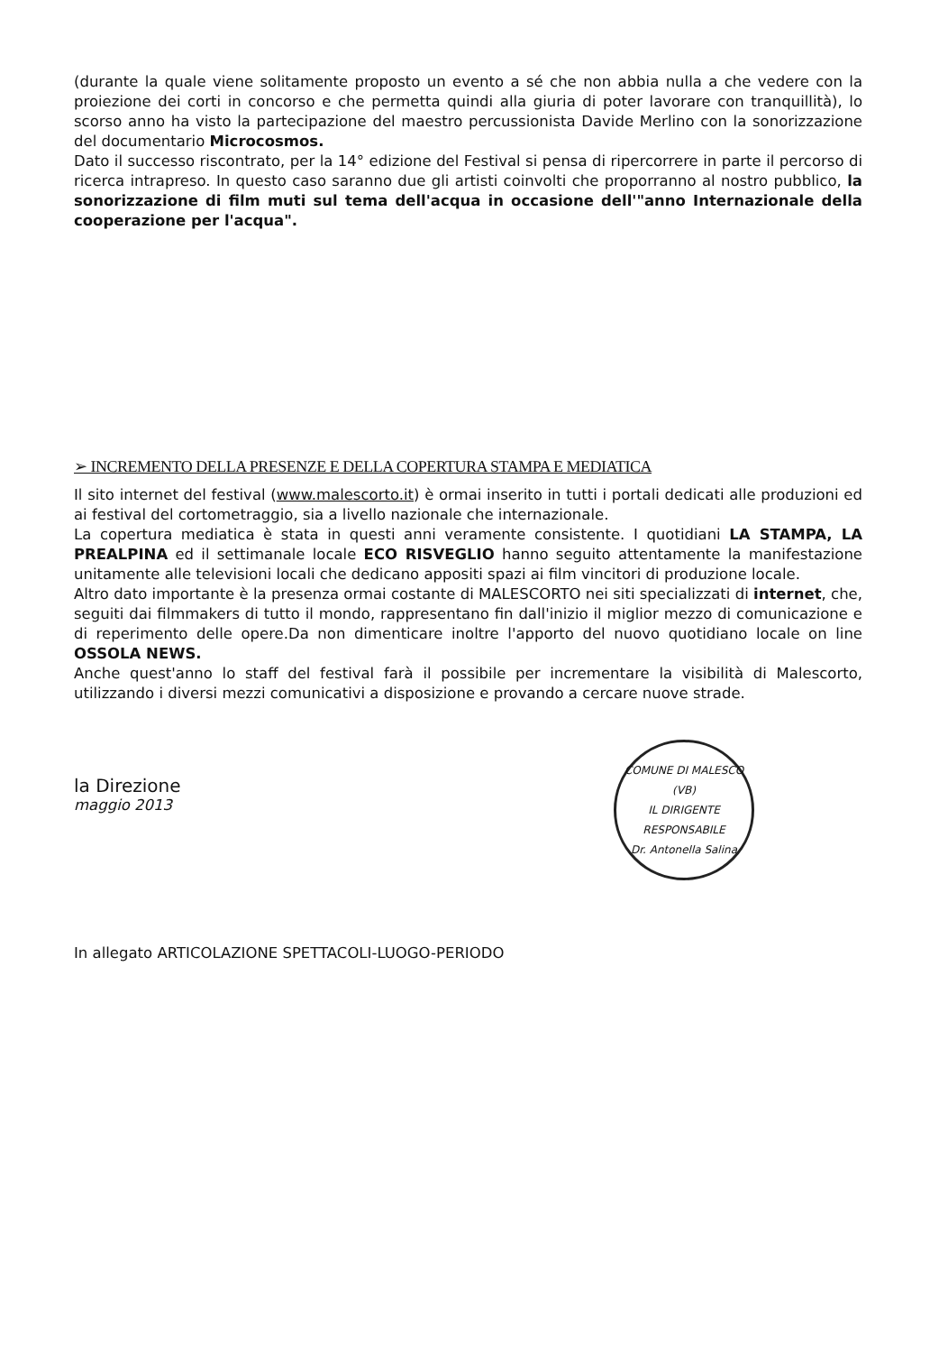(durante la quale viene solitamente proposto un evento a sé che non abbia nulla a che vedere con la proiezione dei corti in concorso e che permetta quindi alla giuria di poter lavorare con tranquillità), lo scorso anno ha visto la partecipazione del maestro percussionista Davide Merlino con la sonorizzazione del documentario Microcosmos.
Dato il successo riscontrato, per la 14° edizione del Festival si pensa di ripercorrere in parte il percorso di ricerca intrapreso. In questo caso saranno due gli artisti coinvolti che proporranno al nostro pubblico, la sonorizzazione di film muti sul tema dell'acqua in occasione dell'"anno Internazionale della cooperazione per l'acqua".
➢ INCREMENTO DELLA PRESENZE E DELLA COPERTURA STAMPA E MEDIATICA
Il sito internet del festival (www.malescorto.it) è ormai inserito in tutti i portali dedicati alle produzioni ed ai festival del cortometraggio, sia a livello nazionale che internazionale.
La copertura mediatica è stata in questi anni veramente consistente. I quotidiani LA STAMPA, LA PREALPINA ed il settimanale locale ECO RISVEGLIO hanno seguito attentamente la manifestazione unitamente alle televisioni locali che dedicano appositi spazi ai film vincitori di produzione locale.
Altro dato importante è la presenza ormai costante di MALESCORTO nei siti specializzati di internet, che, seguiti dai filmmakers di tutto il mondo, rappresentano fin dall'inizio il miglior mezzo di comunicazione e di reperimento delle opere.Da non dimenticare inoltre l'apporto del nuovo quotidiano locale on line OSSOLA NEWS.
Anche quest'anno lo staff del festival farà il possibile per incrementare la visibilità di Malescorto, utilizzando i diversi mezzi comunicativi a disposizione e provando a cercare nuove strade.
la Direzione
maggio 2013
COMUNE DI MALESCO (VB)
IL DIRIGENTE RESPONSABILE
Dr. Antonella Salina
In allegato ARTICOLAZIONE SPETTACOLI-LUOGO-PERIODO